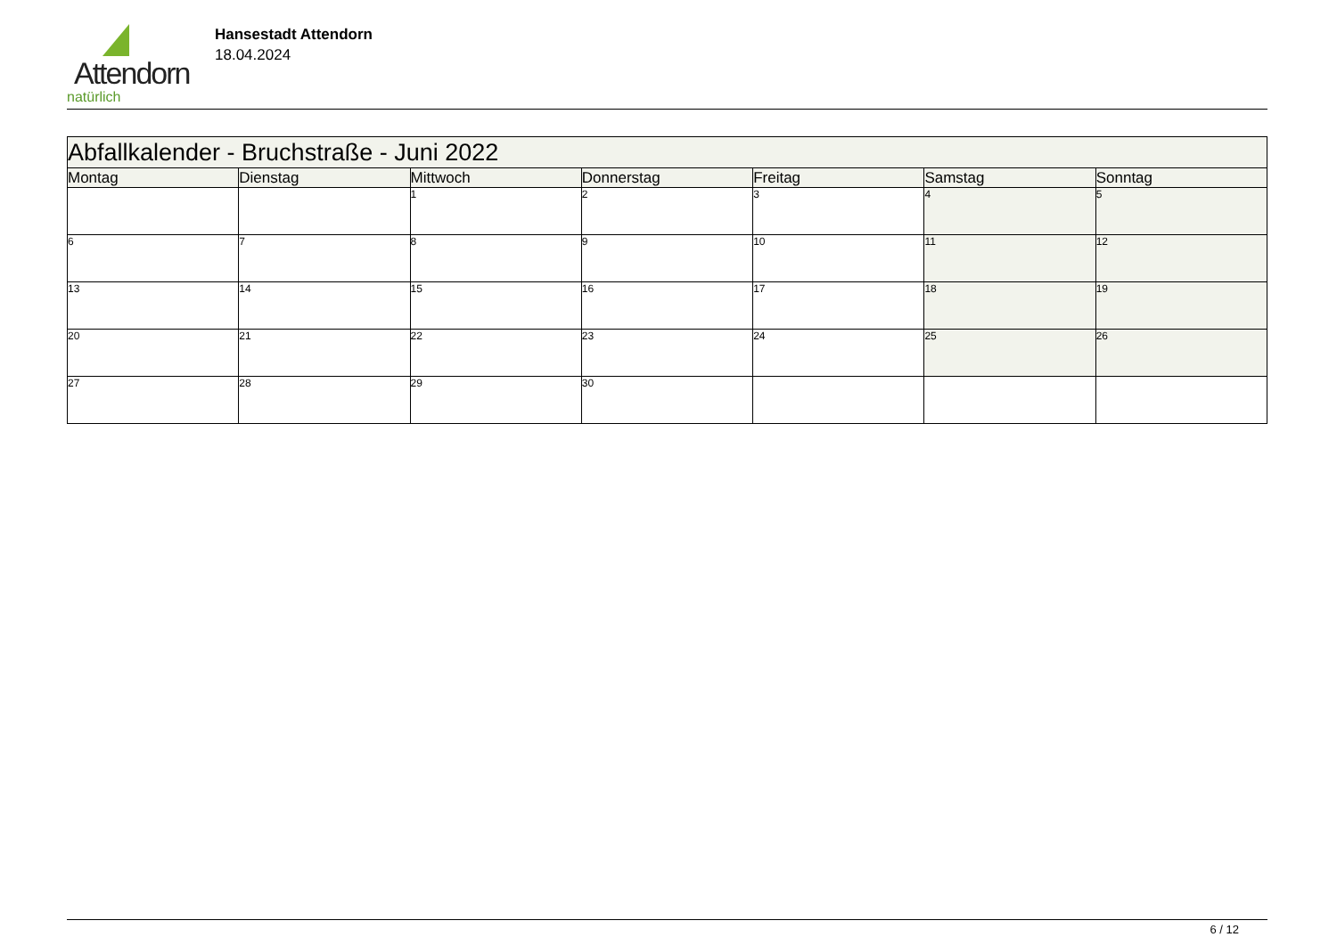Attendorn
natürlich
Hansestadt Attendorn
18.04.2024
| Abfallkalender - Bruchstraße - Juni 2022 | | | | | | |
| Montag | Dienstag | Mittwoch | Donnerstag | Freitag | Samstag | Sonntag |
| | | 1 | 2 | 3 | 4 | 5 |
| 6 | 7 | 8 | 9 | 10 | 11 | 12 |
| 13 | 14 | 15 | 16 | 17 | 18 | 19 |
| 20 | 21 | 22 | 23 | 24 | 25 | 26 |
| 27 | 28 | 29 | 30 | | | |
6 / 12